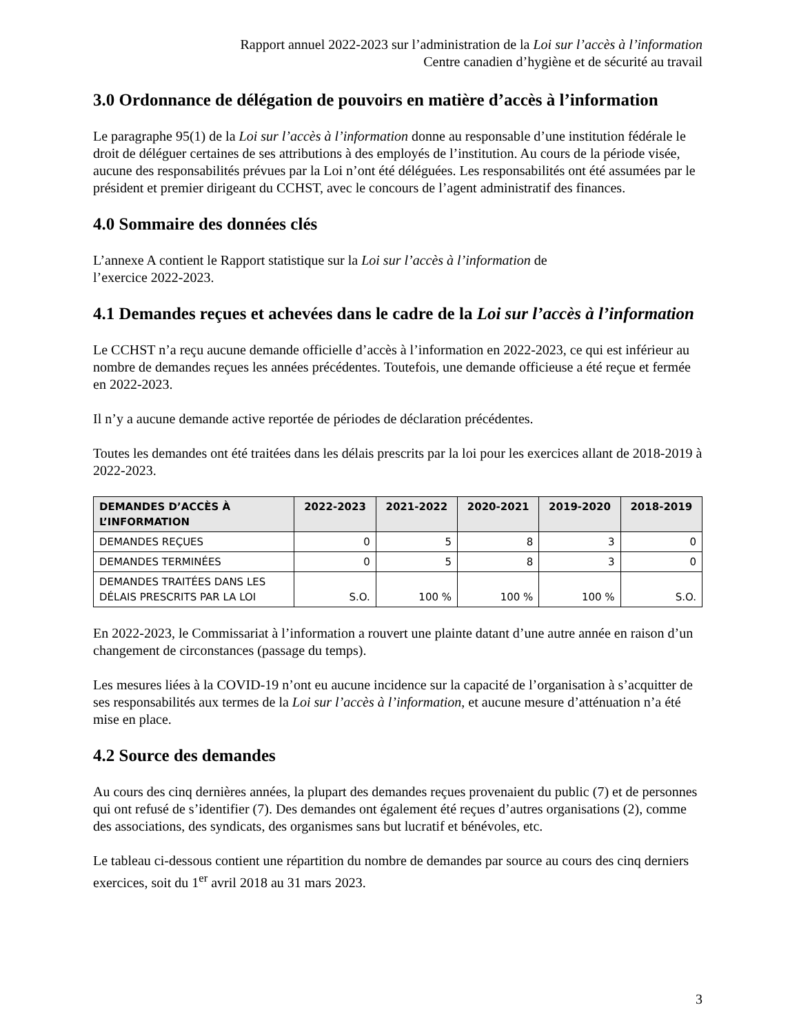Rapport annuel 2022-2023 sur l’administration de la Loi sur l’accès à l’information
Centre canadien d’hygiène et de sécurité au travail
3.0 Ordonnance de délégation de pouvoirs en matière d’accès à l’information
Le paragraphe 95(1) de la Loi sur l’accès à l’information donne au responsable d’une institution fédérale le droit de déléguer certaines de ses attributions à des employés de l’institution. Au cours de la période visée, aucune des responsabilités prévues par la Loi n’ont été déléguées. Les responsabilités ont été assumées par le président et premier dirigeant du CCHST, avec le concours de l’agent administratif des finances.
4.0 Sommaire des données clés
L’annexe A contient le Rapport statistique sur la Loi sur l’accès à l’information de
l’exercice 2022-2023.
4.1 Demandes reçues et achevées dans le cadre de la Loi sur l’accès à l’information
Le CCHST n’a reçu aucune demande officielle d’accès à l’information en 2022-2023, ce qui est inférieur au nombre de demandes reçues les années précédentes. Toutefois, une demande officieuse a été reçue et fermée en 2022-2023.
Il n’y a aucune demande active reportée de périodes de déclaration précédentes.
Toutes les demandes ont été traitées dans les délais prescrits par la loi pour les exercices allant de 2018-2019 à 2022-2023.
| DEMANDES D’ACCÈS À L’INFORMATION | 2022-2023 | 2021-2022 | 2020-2021 | 2019-2020 | 2018-2019 |
| --- | --- | --- | --- | --- | --- |
| DEMANDES REÇUES | 0 | 5 | 8 | 3 | 0 |
| DEMANDES TERMINÉES | 0 | 5 | 8 | 3 | 0 |
| DEMANDES TRAITÉES DANS LES DÉLAIS PRESCRITS PAR LA LOI | S.O. | 100 % | 100 % | 100 % | S.O. |
En 2022-2023, le Commissariat à l’information a rouvert une plainte datant d’une autre année en raison d’un changement de circonstances (passage du temps).
Les mesures liées à la COVID-19 n’ont eu aucune incidence sur la capacité de l’organisation à s’acquitter de ses responsabilités aux termes de la Loi sur l’accès à l’information, et aucune mesure d’atténuation n’a été mise en place.
4.2 Source des demandes
Au cours des cinq dernières années, la plupart des demandes reçues provenaient du public (7) et de personnes qui ont refusé de s’identifier (7). Des demandes ont également été reçues d’autres organisations (2), comme des associations, des syndicats, des organismes sans but lucratif et bénévoles, etc.
Le tableau ci-dessous contient une répartition du nombre de demandes par source au cours des cinq derniers exercices, soit du 1<sup>er</sup> avril 2018 au 31 mars 2023.
3